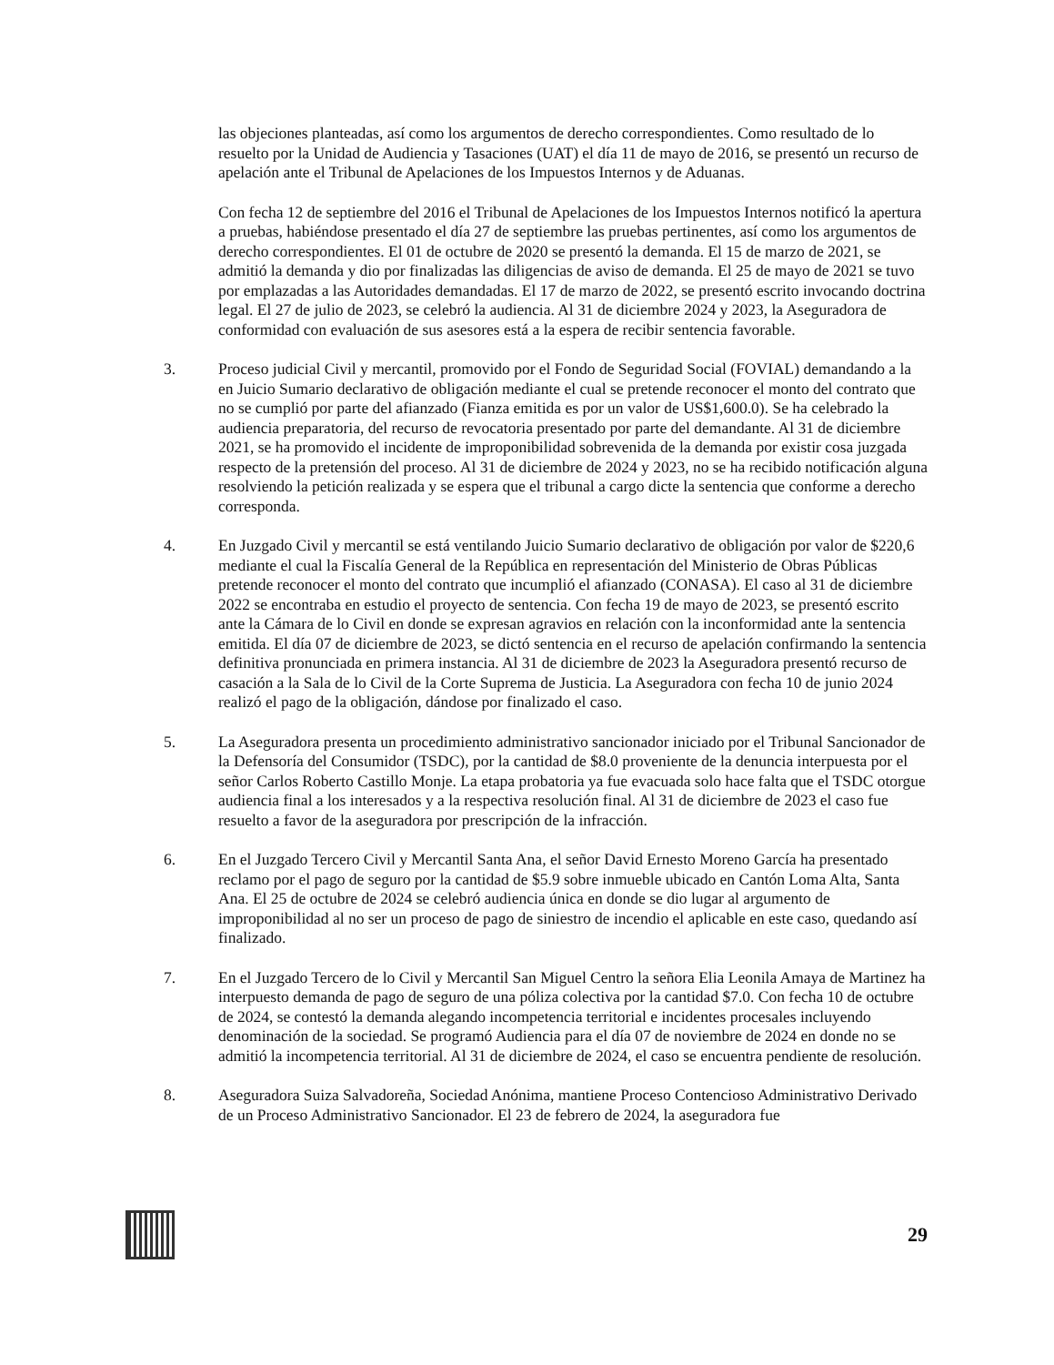las objeciones planteadas, así como los argumentos de derecho correspondientes. Como resultado de lo resuelto por la Unidad de Audiencia y Tasaciones (UAT) el día 11 de mayo de 2016, se presentó un recurso de apelación ante el Tribunal de Apelaciones de los Impuestos Internos y de Aduanas.
Con fecha 12 de septiembre del 2016 el Tribunal de Apelaciones de los Impuestos Internos notificó la apertura a pruebas, habiéndose presentado el día 27 de septiembre las pruebas pertinentes, así como los argumentos de derecho correspondientes. El 01 de octubre de 2020 se presentó la demanda. El 15 de marzo de 2021, se admitió la demanda y dio por finalizadas las diligencias de aviso de demanda. El 25 de mayo de 2021 se tuvo por emplazadas a las Autoridades demandadas. El 17 de marzo de 2022, se presentó escrito invocando doctrina legal. El 27 de julio de 2023, se celebró la audiencia. Al 31 de diciembre 2024 y 2023, la Aseguradora de conformidad con evaluación de sus asesores está a la espera de recibir sentencia favorable.
3. Proceso judicial Civil y mercantil, promovido por el Fondo de Seguridad Social (FOVIAL) demandando a la en Juicio Sumario declarativo de obligación mediante el cual se pretende reconocer el monto del contrato que no se cumplió por parte del afianzado (Fianza emitida es por un valor de US$1,600.0). Se ha celebrado la audiencia preparatoria, del recurso de revocatoria presentado por parte del demandante. Al 31 de diciembre 2021, se ha promovido el incidente de improponibilidad sobrevenida de la demanda por existir cosa juzgada respecto de la pretensión del proceso. Al 31 de diciembre de 2024 y 2023, no se ha recibido notificación alguna resolviendo la petición realizada y se espera que el tribunal a cargo dicte la sentencia que conforme a derecho corresponda.
4. En Juzgado Civil y mercantil se está ventilando Juicio Sumario declarativo de obligación por valor de $220,6 mediante el cual la Fiscalía General de la República en representación del Ministerio de Obras Públicas pretende reconocer el monto del contrato que incumplió el afianzado (CONASA). El caso al 31 de diciembre 2022 se encontraba en estudio el proyecto de sentencia. Con fecha 19 de mayo de 2023, se presentó escrito ante la Cámara de lo Civil en donde se expresan agravios en relación con la inconformidad ante la sentencia emitida. El día 07 de diciembre de 2023, se dictó sentencia en el recurso de apelación confirmando la sentencia definitiva pronunciada en primera instancia. Al 31 de diciembre de 2023 la Aseguradora presentó recurso de casación a la Sala de lo Civil de la Corte Suprema de Justicia. La Aseguradora con fecha 10 de junio 2024 realizó el pago de la obligación, dándose por finalizado el caso.
5. La Aseguradora presenta un procedimiento administrativo sancionador iniciado por el Tribunal Sancionador de la Defensoría del Consumidor (TSDC), por la cantidad de $8.0 proveniente de la denuncia interpuesta por el señor Carlos Roberto Castillo Monje. La etapa probatoria ya fue evacuada solo hace falta que el TSDC otorgue audiencia final a los interesados y a la respectiva resolución final. Al 31 de diciembre de 2023 el caso fue resuelto a favor de la aseguradora por prescripción de la infracción.
6. En el Juzgado Tercero Civil y Mercantil Santa Ana, el señor David Ernesto Moreno García ha presentado reclamo por el pago de seguro por la cantidad de $5.9 sobre inmueble ubicado en Cantón Loma Alta, Santa Ana. El 25 de octubre de 2024 se celebró audiencia única en donde se dio lugar al argumento de improponibilidad al no ser un proceso de pago de siniestro de incendio el aplicable en este caso, quedando así finalizado.
7. En el Juzgado Tercero de lo Civil y Mercantil San Miguel Centro la señora Elia Leonila Amaya de Martinez ha interpuesto demanda de pago de seguro de una póliza colectiva por la cantidad $7.0. Con fecha 10 de octubre de 2024, se contestó la demanda alegando incompetencia territorial e incidentes procesales incluyendo denominación de la sociedad. Se programó Audiencia para el día 07 de noviembre de 2024 en donde no se admitió la incompetencia territorial. Al 31 de diciembre de 2024, el caso se encuentra pendiente de resolución.
8. Aseguradora Suiza Salvadoreña, Sociedad Anónima, mantiene Proceso Contencioso Administrativo Derivado de un Proceso Administrativo Sancionador. El 23 de febrero de 2024, la aseguradora fue
29